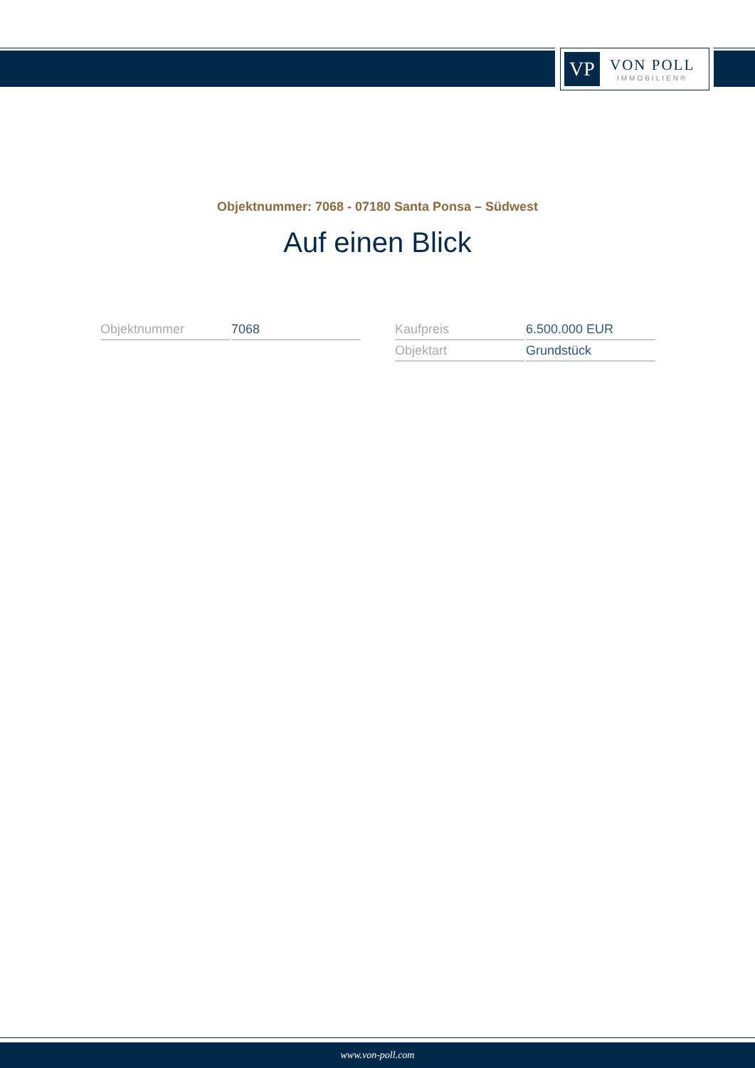VP
VON POLL
IMMOBILIEN®
Objektnummer: 7068 - 07180 Santa Ponsa – Südwest
Auf einen Blick
| Objektnummer | 7068 |
| Kaufpreis | 6.500.000 EUR |
| Objektart | Grundstück |
www.von-poll.com